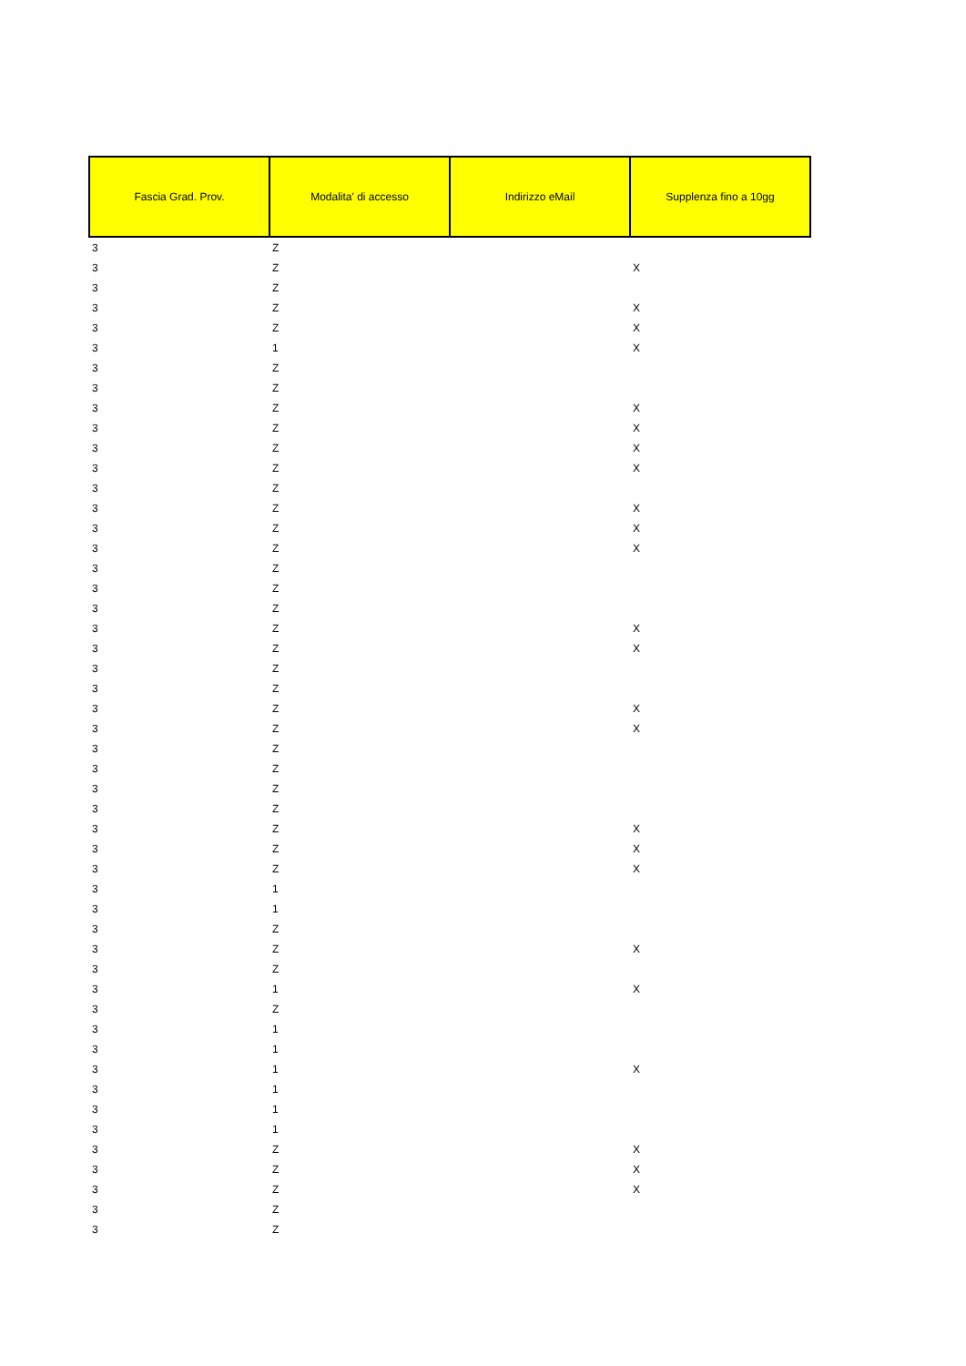| Fascia Grad. Prov. | Modalita' di accesso | Indirizzo eMail | Supplenza fino a 10gg |
| --- | --- | --- | --- |
| 3 | Z | | |
| 3 | Z | | X |
| 3 | Z | | |
| 3 | Z | | X |
| 3 | Z | | X |
| 3 | 1 | | X |
| 3 | Z | | |
| 3 | Z | | |
| 3 | Z | | X |
| 3 | Z | | X |
| 3 | Z | | X |
| 3 | Z | | X |
| 3 | Z | | |
| 3 | Z | | X |
| 3 | Z | | X |
| 3 | Z | | X |
| 3 | Z | | |
| 3 | Z | | |
| 3 | Z | | |
| 3 | Z | | X |
| 3 | Z | | X |
| 3 | Z | | |
| 3 | Z | | |
| 3 | Z | | X |
| 3 | Z | | X |
| 3 | Z | | |
| 3 | Z | | |
| 3 | Z | | |
| 3 | Z | | |
| 3 | Z | | X |
| 3 | Z | | X |
| 3 | Z | | X |
| 3 | 1 | | |
| 3 | 1 | | |
| 3 | Z | | |
| 3 | Z | | X |
| 3 | Z | | |
| 3 | 1 | | X |
| 3 | Z | | |
| 3 | 1 | | |
| 3 | 1 | | |
| 3 | 1 | | X |
| 3 | 1 | | |
| 3 | 1 | | |
| 3 | 1 | | |
| 3 | Z | | X |
| 3 | Z | | X |
| 3 | Z | | X |
| 3 | Z | | |
| 3 | Z | | |